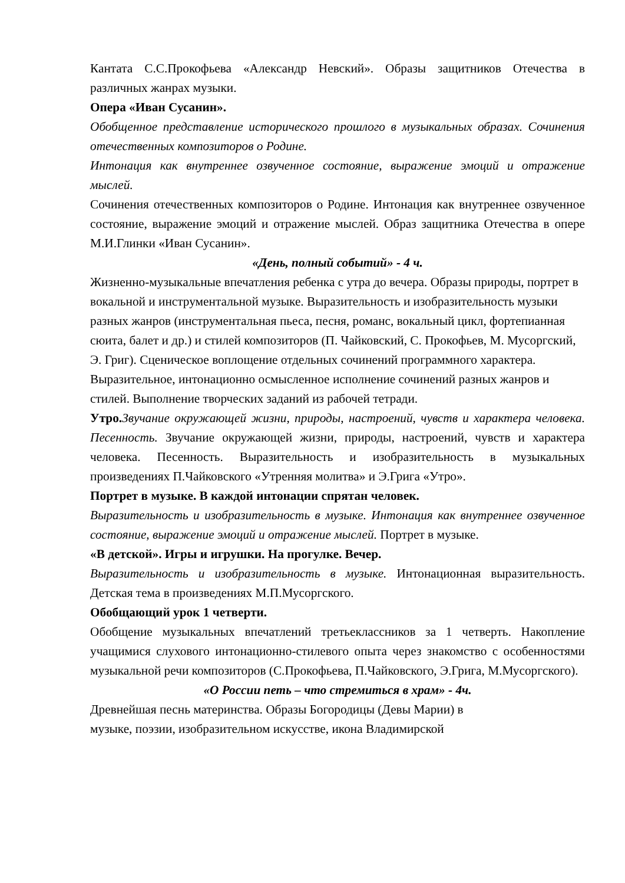Кантата С.С.Прокофьева «Александр Невский». Образы защитников Отечества в различных жанрах музыки.
Опера «Иван Сусанин».
Обобщенное представление исторического прошлого в музыкальных образах. Сочинения отечественных композиторов о Родине.
Интонация как внутреннее озвученное состояние, выражение эмоций и отражение мыслей.
Сочинения отечественных композиторов о Родине. Интонация как внутреннее озвученное состояние, выражение эмоций и отражение мыслей. Образ защитника Отечества в опере М.И.Глинки «Иван Сусанин».
«День, полный событий» - 4 ч.
Жизненно-музыкальные впечатления ребенка с утра до вечера. Образы природы, портрет в вокальной и инструментальной музыке. Выразительность и изобразительность музыки разных жанров (инструментальная пьеса, песня, романс, вокальный цикл, фортепианная сюита, балет и др.) и стилей композиторов (П. Чайковский, С. Прокофьев, М. Мусоргский, Э. Григ). Сценическое воплощение отдельных сочинений программного характера. Выразительное, интонационно осмысленное исполнение сочинений разных жанров и стилей. Выполнение творческих заданий из рабочей тетради.
Утро. Звучание окружающей жизни, природы, настроений, чувств и характера человека. Песенность. Звучание окружающей жизни, природы, настроений, чувств и характера человека. Песенность. Выразительность и изобразительность в музыкальных произведениях П.Чайковского «Утренняя молитва» и Э.Грига «Утро».
Портрет в музыке. В каждой интонации спрятан человек.
Выразительность и изобразительность в музыке. Интонация как внутреннее озвученное состояние, выражение эмоций и отражение мыслей. Портрет в музыке.
«В детской». Игры и игрушки. На прогулке. Вечер.
Выразительность и изобразительность в музыке. Интонационная выразительность. Детская тема в произведениях М.П.Мусоргского.
Обобщающий урок 1 четверти.
Обобщение музыкальных впечатлений третьеклассников за 1 четверть. Накопление учащимися слухового интонационно-стилевого опыта через знакомство с особенностями музыкальной речи композиторов (С.Прокофьева, П.Чайковского, Э.Грига, М.Мусоргского).
«О России петь – что стремиться в храм» - 4ч.
Древнейшая песнь материнства. Образы Богородицы (Девы Марии) в
музыке, поэзии, изобразительном искусстве, икона Владимирской